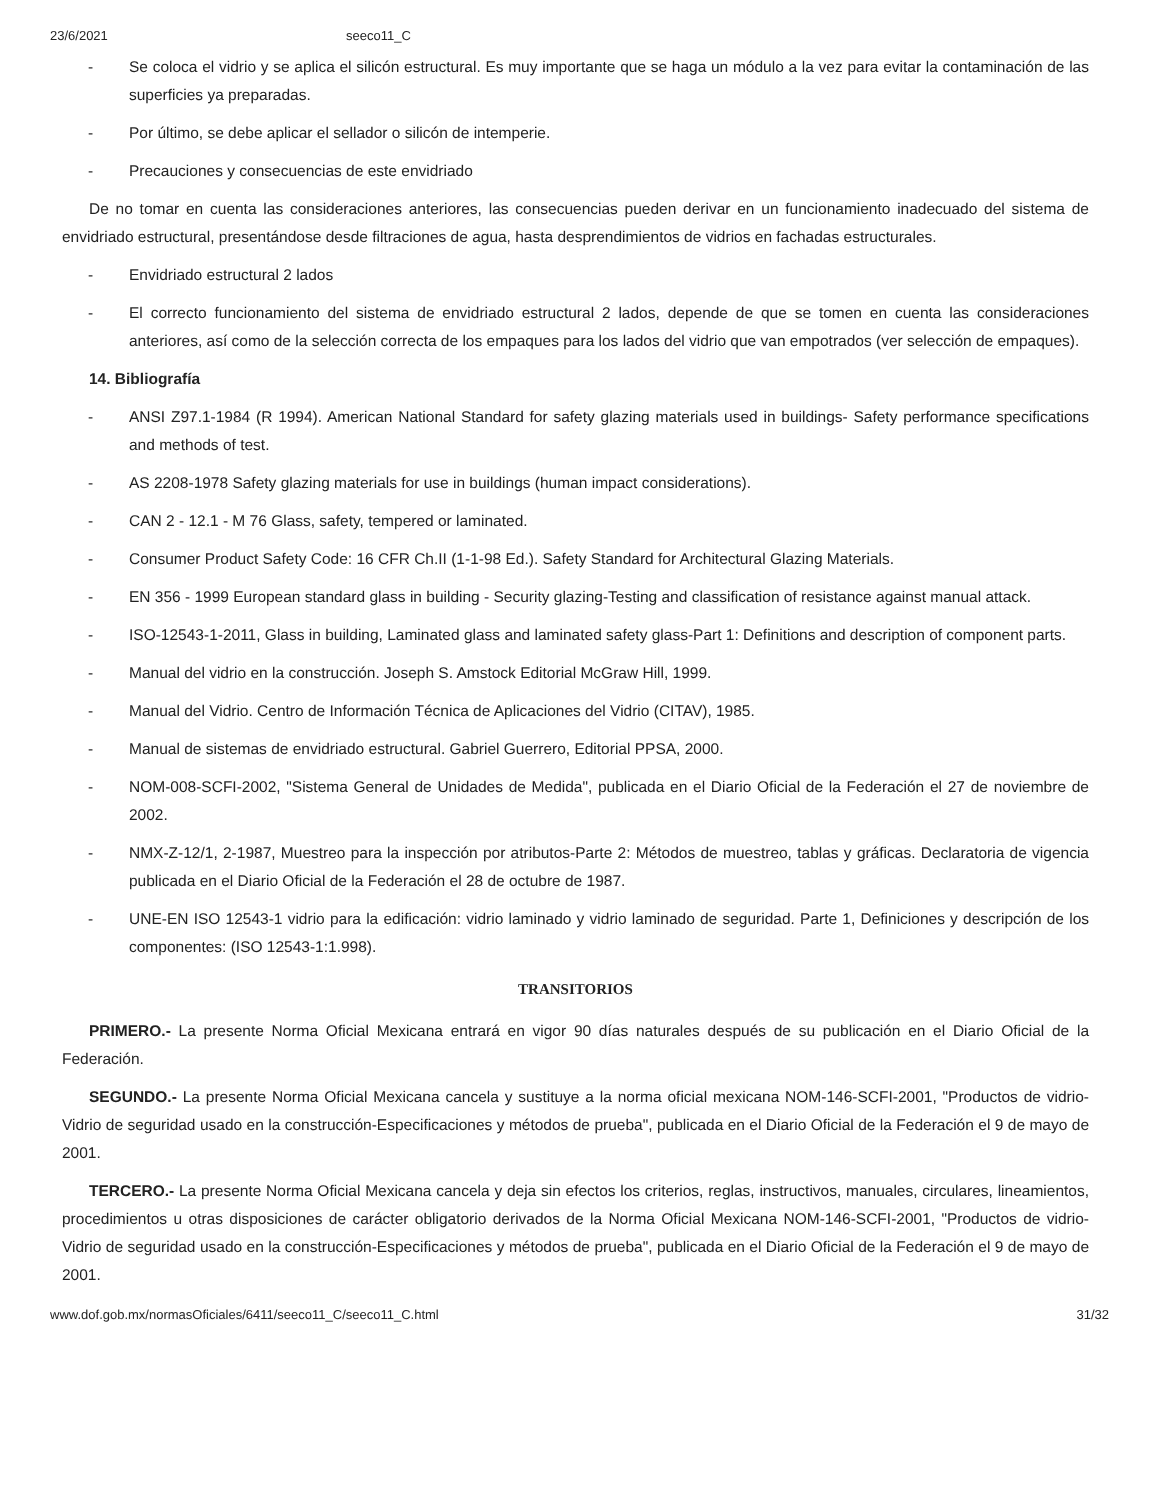23/6/2021 seeco11_C
- Se coloca el vidrio y se aplica el silicón estructural. Es muy importante que se haga un módulo a la vez para evitar la contaminación de las superficies ya preparadas.
- Por último, se debe aplicar el sellador o silicón de intemperie.
- Precauciones y consecuencias de este envidriado
De no tomar en cuenta las consideraciones anteriores, las consecuencias pueden derivar en un funcionamiento inadecuado del sistema de envidriado estructural, presentándose desde filtraciones de agua, hasta desprendimientos de vidrios en fachadas estructurales.
- Envidriado estructural 2 lados
- El correcto funcionamiento del sistema de envidriado estructural 2 lados, depende de que se tomen en cuenta las consideraciones anteriores, así como de la selección correcta de los empaques para los lados del vidrio que van empotrados (ver selección de empaques).
14. Bibliografía
- ANSI Z97.1-1984 (R 1994). American National Standard for safety glazing materials used in buildings- Safety performance specifications and methods of test.
- AS 2208-1978 Safety glazing materials for use in buildings (human impact considerations).
- CAN 2 - 12.1 - M 76 Glass, safety, tempered or laminated.
- Consumer Product Safety Code: 16 CFR Ch.II (1-1-98 Ed.). Safety Standard for Architectural Glazing Materials.
- EN 356 - 1999 European standard glass in building - Security glazing-Testing and classification of resistance against manual attack.
- ISO-12543-1-2011, Glass in building, Laminated glass and laminated safety glass-Part 1: Definitions and description of component parts.
- Manual del vidrio en la construcción. Joseph S. Amstock Editorial McGraw Hill, 1999.
- Manual del Vidrio. Centro de Información Técnica de Aplicaciones del Vidrio (CITAV), 1985.
- Manual de sistemas de envidriado estructural. Gabriel Guerrero, Editorial PPSA, 2000.
- NOM-008-SCFI-2002, "Sistema General de Unidades de Medida", publicada en el Diario Oficial de la Federación el 27 de noviembre de 2002.
- NMX-Z-12/1, 2-1987, Muestreo para la inspección por atributos-Parte 2: Métodos de muestreo, tablas y gráficas. Declaratoria de vigencia publicada en el Diario Oficial de la Federación el 28 de octubre de 1987.
- UNE-EN ISO 12543-1 vidrio para la edificación: vidrio laminado y vidrio laminado de seguridad. Parte 1, Definiciones y descripción de los componentes: (ISO 12543-1:1.998).
TRANSITORIOS
PRIMERO.- La presente Norma Oficial Mexicana entrará en vigor 90 días naturales después de su publicación en el Diario Oficial de la Federación.
SEGUNDO.- La presente Norma Oficial Mexicana cancela y sustituye a la norma oficial mexicana NOM-146-SCFI-2001, "Productos de vidrio-Vidrio de seguridad usado en la construcción-Especificaciones y métodos de prueba", publicada en el Diario Oficial de la Federación el 9 de mayo de 2001.
TERCERO.- La presente Norma Oficial Mexicana cancela y deja sin efectos los criterios, reglas, instructivos, manuales, circulares, lineamientos, procedimientos u otras disposiciones de carácter obligatorio derivados de la Norma Oficial Mexicana NOM-146-SCFI-2001, "Productos de vidrio-Vidrio de seguridad usado en la construcción-Especificaciones y métodos de prueba", publicada en el Diario Oficial de la Federación el 9 de mayo de 2001.
www.dof.gob.mx/normasOficiales/6411/seeco11_C/seeco11_C.html 31/32